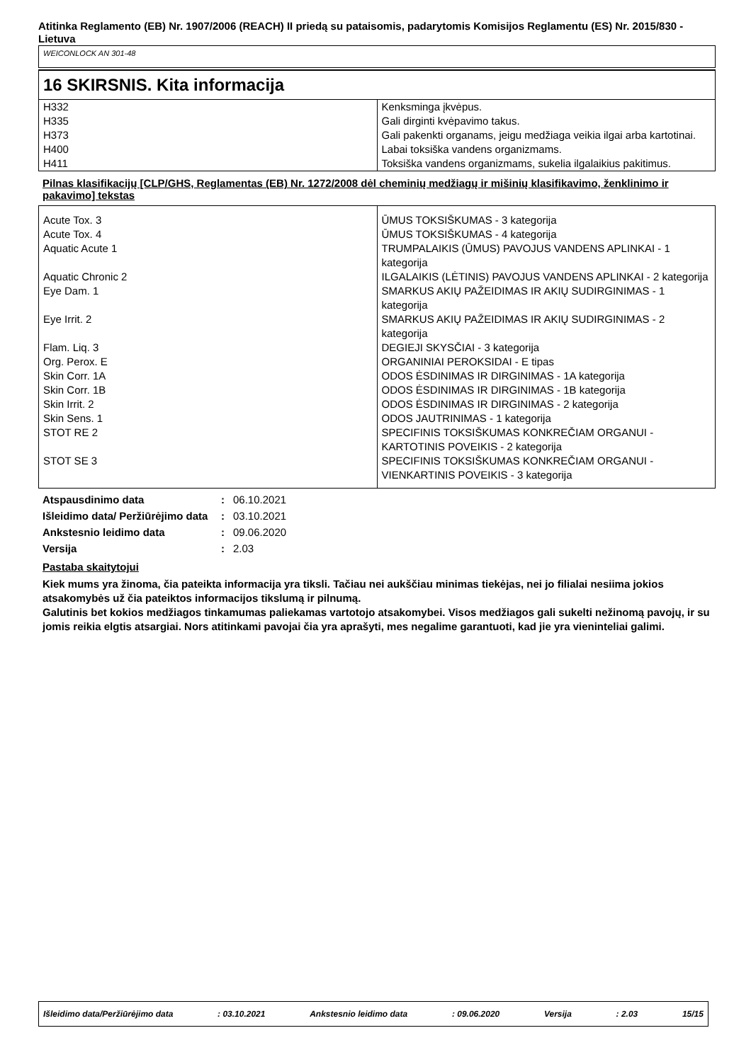Atitinka Reglamento (EB) Nr. 1907/2006 (REACH) II priedą su pataisomis, padarytomis Komisijos Reglamentu (ES) Nr. 2015/830 - Lietuva
WEICONLOCK AN 301-48
16 SKIRSNIS. Kita informacija
| H332 | Kenksminga įkvėpus. |
| H335 | Gali dirginti kvėpavimo takus. |
| H373 | Gali pakenkti organams, jeigu medžiaga veikia ilgai arba kartotinai. |
| H400 | Labai toksiška vandens organizmams. |
| H411 | Toksiška vandens organizmams, sukelia ilgalaikius pakitimus. |
Pilnas klasifikacijų [CLP/GHS, Reglamentas (EB) Nr. 1272/2008 dėl cheminių medžiagų ir mišinių klasifikavimo, ženklinimo ir pakavimo] tekstas
| Acute Tox. 3 | ŪMUS TOKSIŠKUMAS - 3 kategorija |
| Acute Tox. 4 | ŪMUS TOKSIŠKUMAS - 4 kategorija |
| Aquatic Acute 1 | TRUMPALAIKIS (ŪMUS) PAVOJUS VANDENS APLINKAI - 1 kategorija |
| Aquatic Chronic 2 | ILGALAIKIS (LĖTINIS) PAVOJUS VANDENS APLINKAI - 2 kategorija |
| Eye Dam. 1 | SMARKUS AKIŲ PAŽEIDIMAS IR AKIŲ SUDIRGINIMAS - 1 kategorija |
| Eye Irrit. 2 | SMARKUS AKIŲ PAŽEIDIMAS IR AKIŲ SUDIRGINIMAS - 2 kategorija |
| Flam. Liq. 3 | DEGIEJI SKYSČIAI - 3 kategorija |
| Org. Perox. E | ORGANINIAI PEROKSIDAI - E tipas |
| Skin Corr. 1A | ODOS ĖSDINIMAS IR DIRGINIMAS - 1A kategorija |
| Skin Corr. 1B | ODOS ĖSDINIMAS IR DIRGINIMAS - 1B kategorija |
| Skin Irrit. 2 | ODOS ĖSDINIMAS IR DIRGINIMAS - 2 kategorija |
| Skin Sens. 1 | ODOS JAUTRINIMAS - 1 kategorija |
| STOT RE 2 | SPECIFINIS TOKSIŠKUMAS KONKREČIAM ORGANUI - KARTOTINIS POVEIKIS - 2 kategorija |
| STOT SE 3 | SPECIFINIS TOKSIŠKUMAS KONKREČIAM ORGANUI - VIENKARTINIS POVEIKIS - 3 kategorija |
| Atspausdinimo data | : | 06.10.2021 |
| Išleidimo data/ Peržiūrėjimo data | : | 03.10.2021 |
| Ankstesnio leidimo data | : | 09.06.2020 |
| Versija | : | 2.03 |
Pastaba skaitytojui
Kiek mums yra žinoma, čia pateikta informacija yra tiksli. Tačiau nei aukščiau minimas tiekėjas, nei jo filialai nesiima jokios atsakomybės už čia pateiktos informacijos tikslumą ir pilnumą.
Galutinis bet kokios medžiagos tinkamumas paliekamas vartotojo atsakomybei. Visos medžiagos gali sukelti nežinomą pavojų, ir su jomis reikia elgtis atsargiai. Nors atitinkami pavojai čia yra aprašyti, mes negalime garantuoti, kad jie yra vieninteliai galimi.
Išleidimo data/Peržiūrėjimo data: 03.10.2021 Ankstesnio leidimo data: 09.06.2020 Versija: 2.03 15/15